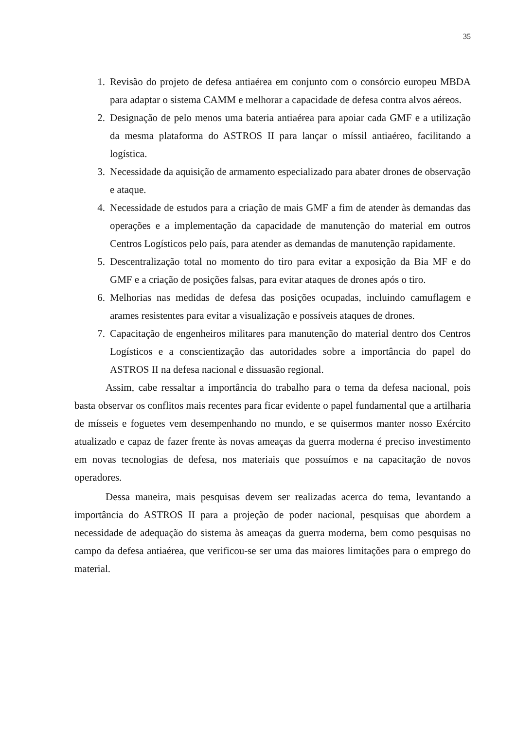35
1. Revisão do projeto de defesa antiaérea em conjunto com o consórcio europeu MBDA para adaptar o sistema CAMM e melhorar a capacidade de defesa contra alvos aéreos.
2. Designação de pelo menos uma bateria antiaérea para apoiar cada GMF e a utilização da mesma plataforma do ASTROS II para lançar o míssil antiaéreo, facilitando a logística.
3. Necessidade da aquisição de armamento especializado para abater drones de observação e ataque.
4. Necessidade de estudos para a criação de mais GMF a fim de atender às demandas das operações e a implementação da capacidade de manutenção do material em outros Centros Logísticos pelo país, para atender as demandas de manutenção rapidamente.
5. Descentralização total no momento do tiro para evitar a exposição da Bia MF e do GMF e a criação de posições falsas, para evitar ataques de drones após o tiro.
6. Melhorias nas medidas de defesa das posições ocupadas, incluindo camuflagem e arames resistentes para evitar a visualização e possíveis ataques de drones.
7. Capacitação de engenheiros militares para manutenção do material dentro dos Centros Logísticos e a conscientização das autoridades sobre a importância do papel do ASTROS II na defesa nacional e dissuasão regional.
Assim, cabe ressaltar a importância do trabalho para o tema da defesa nacional, pois basta observar os conflitos mais recentes para ficar evidente o papel fundamental que a artilharia de mísseis e foguetes vem desempenhando no mundo, e se quisermos manter nosso Exército atualizado e capaz de fazer frente às novas ameaças da guerra moderna é preciso investimento em novas tecnologias de defesa, nos materiais que possuímos e na capacitação de novos operadores.
Dessa maneira, mais pesquisas devem ser realizadas acerca do tema, levantando a importância do ASTROS II para a projeção de poder nacional, pesquisas que abordem a necessidade de adequação do sistema às ameaças da guerra moderna, bem como pesquisas no campo da defesa antiaérea, que verificou-se ser uma das maiores limitações para o emprego do material.